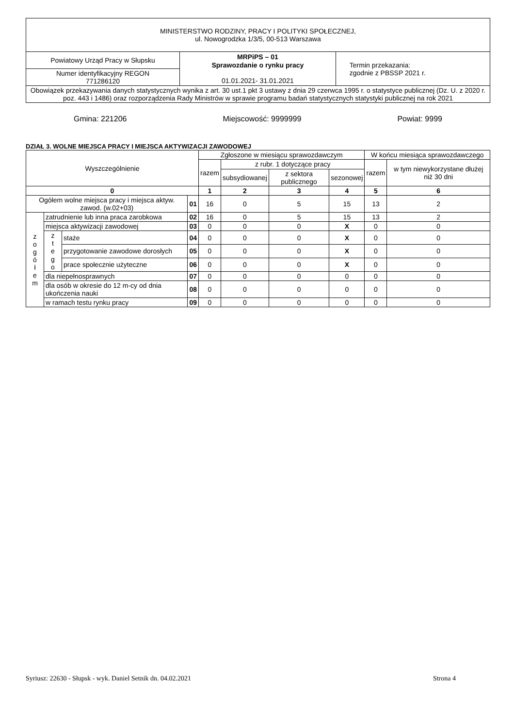| MINISTERSTWO RODZINY, PRACY I POLITYKI SPOŁECZNEJ, ul. Nowogrodzka 1/3/5, 00-513 Warszawa | | |
| Powiatowy Urząd Pracy w Słupsku | MRPiPS – 01 Sprawozdanie o rynku pracy 01.01.2021- 31.01.2021 | Termin przekazania: zgodnie z PBSSP 2021 r. |
| Numer identyfikacyjny REGON 771286120 | | |
| Obowiązek przekazywania danych statystycznych wynika z art. 30 ust.1 pkt 3 ustawy z dnia 29 czerwca 1995 r. o statystyce publicznej (Dz. U. z 2020 r. poz. 443 i 1486) oraz rozporządzenia Rady Ministrów w sprawie programu badań statystycznych statystyki publicznej na rok 2021 | | |
Gmina: 221206 Miejscowość: 9999999 Powiat: 9999
DZIAŁ 3. WOLNE MIEJSCA PRACY I MIEJSCA AKTYWIZACJI ZAWODOWEJ
| Wyszczególnienie | | | | Zgłoszone w miesiącu sprawozdawczym | | | | W końcu miesiąca sprawozdawczego | |
| --- | --- | --- | --- | --- | --- | --- | --- | --- | --- |
| | | | | razem | z rubr. 1 dotyczące pracy | | | razem | w tym niewykorzystane dłużej niż 30 dni |
| | | | | | subsydiowanej | z sektora publicznego | sezonowej | | |
| 0 | | | | 1 | 2 | 3 | 4 | 5 | 6 |
| Ogółem wolne miejsca pracy i miejsca aktyw. zawod. (w.02+03) | | | 01 | 16 | 0 | 5 | 15 | 13 | 2 |
| z o g ó ł e m | zatrudnienie lub inna praca zarobkowa | | 02 | 16 | 0 | 5 | 15 | 13 | 2 |
| | miejsca aktywizacji zawodowej | | 03 | 0 | 0 | 0 | X | 0 | 0 |
| | z t e g o | staże | 04 | 0 | 0 | 0 | X | 0 | 0 |
| | | przygotowanie zawodowe dorosłych | 05 | 0 | 0 | 0 | X | 0 | 0 |
| | | prace społecznie użyteczne | 06 | 0 | 0 | 0 | X | 0 | 0 |
| | dla niepełnosprawnych | | 07 | 0 | 0 | 0 | 0 | 0 | 0 |
| | dla osób w okresie do 12 m-cy od dnia ukończenia nauki | | 08 | 0 | 0 | 0 | 0 | 0 | 0 |
| | w ramach testu rynku pracy | | 09 | 0 | 0 | 0 | 0 | 0 | 0 |
Syriusz: 22630 - Słupsk - wyk. Daniel Setnik dn. 04.02.2021 Strona 4